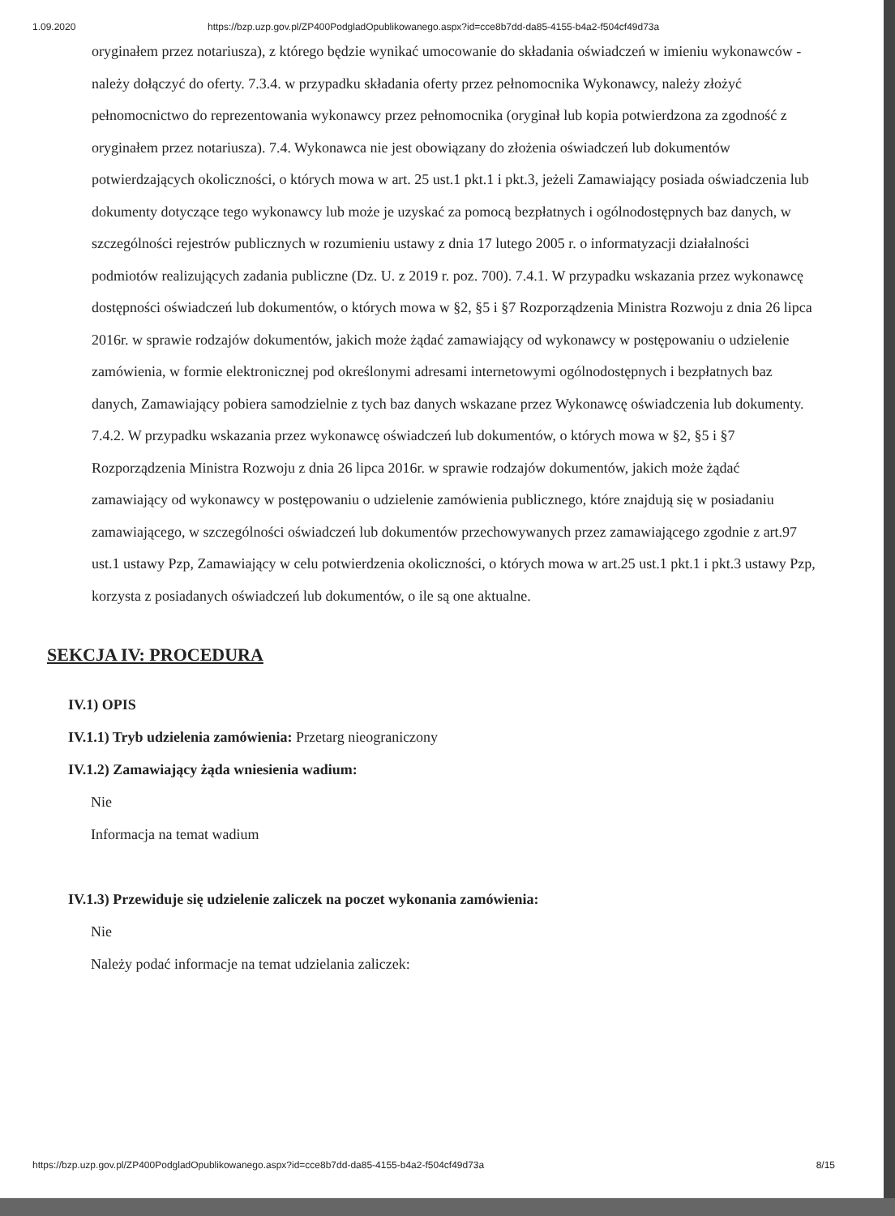1.09.2020 https://bzp.uzp.gov.pl/ZP400PodgladOpublikowanego.aspx?id=cce8b7dd-da85-4155-b4a2-f504cf49d73a
oryginałem przez notariusza), z którego będzie wynikać umocowanie do składania oświadczeń w imieniu wykonawców - należy dołączyć do oferty. 7.3.4. w przypadku składania oferty przez pełnomocnika Wykonawcy, należy złożyć pełnomocnictwo do reprezentowania wykonawcy przez pełnomocnika (oryginał lub kopia potwierdzona za zgodność z oryginałem przez notariusza). 7.4. Wykonawca nie jest obowiązany do złożenia oświadczeń lub dokumentów potwierdzających okoliczności, o których mowa w art. 25 ust.1 pkt.1 i pkt.3, jeżeli Zamawiający posiada oświadczenia lub dokumenty dotyczące tego wykonawcy lub może je uzyskać za pomocą bezpłatnych i ogólnodostępnych baz danych, w szczególności rejestrów publicznych w rozumieniu ustawy z dnia 17 lutego 2005 r. o informatyzacji działalności podmiotów realizujących zadania publiczne (Dz. U. z 2019 r. poz. 700). 7.4.1. W przypadku wskazania przez wykonawcę dostępności oświadczeń lub dokumentów, o których mowa w §2, §5 i §7 Rozporządzenia Ministra Rozwoju z dnia 26 lipca 2016r. w sprawie rodzajów dokumentów, jakich może żądać zamawiający od wykonawcy w postępowaniu o udzielenie zamówienia, w formie elektronicznej pod określonymi adresami internetowymi ogólnodostępnych i bezpłatnych baz danych, Zamawiający pobiera samodzielnie z tych baz danych wskazane przez Wykonawcę oświadczenia lub dokumenty. 7.4.2. W przypadku wskazania przez wykonawcę oświadczeń lub dokumentów, o których mowa w §2, §5 i §7 Rozporządzenia Ministra Rozwoju z dnia 26 lipca 2016r. w sprawie rodzajów dokumentów, jakich może żądać zamawiający od wykonawcy w postępowaniu o udzielenie zamówienia publicznego, które znajdują się w posiadaniu zamawiającego, w szczególności oświadczeń lub dokumentów przechowywanych przez zamawiającego zgodnie z art.97 ust.1 ustawy Pzp, Zamawiający w celu potwierdzenia okoliczności, o których mowa w art.25 ust.1 pkt.1 i pkt.3 ustawy Pzp, korzysta z posiadanych oświadczeń lub dokumentów, o ile są one aktualne.
SEKCJA IV: PROCEDURA
IV.1) OPIS
IV.1.1) Tryb udzielenia zamówienia: Przetarg nieograniczony
IV.1.2) Zamawiający żąda wniesienia wadium:
Nie
Informacja na temat wadium
IV.1.3) Przewiduje się udzielenie zaliczek na poczet wykonania zamówienia:
Nie
Należy podać informacje na temat udzielania zaliczek:
https://bzp.uzp.gov.pl/ZP400PodgladOpublikowanego.aspx?id=cce8b7dd-da85-4155-b4a2-f504cf49d73a 8/15